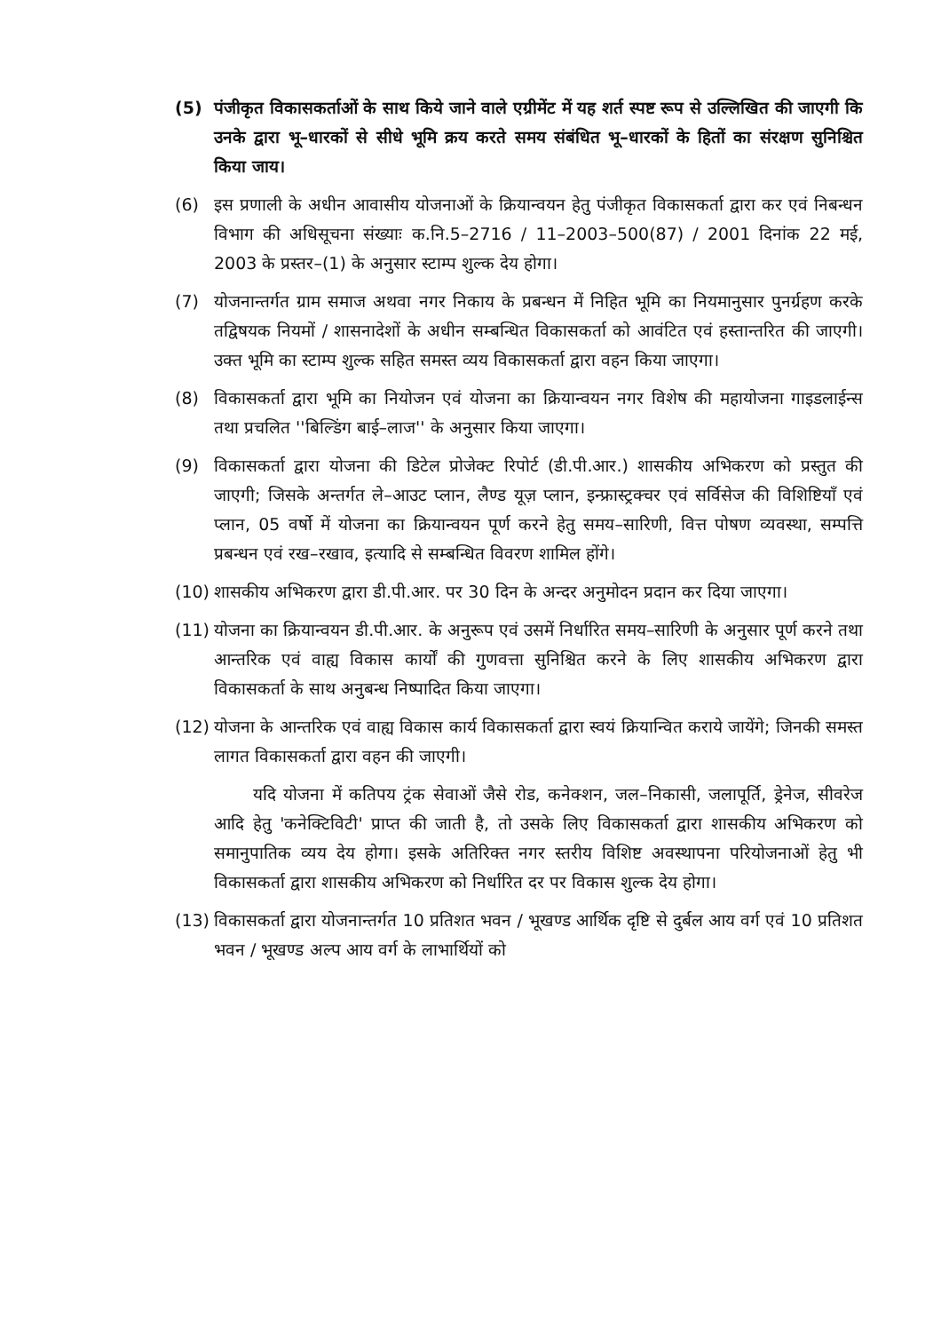(5) पंजीकृत विकासकर्ताओं के साथ किये जाने वाले एग्रीमेंट में यह शर्त स्पष्ट रूप से उल्लिखित की जाएगी कि उनके द्वारा भू–धारकों से सीधे भूमि क्रय करते समय संबंधित भू–धारकों के हितों का संरक्षण सुनिश्चित किया जाय।
(6) इस प्रणाली के अधीन आवासीय योजनाओं के क्रियान्वयन हेतु पंजीकृत विकासकर्ता द्वारा कर एवं निबन्धन विभाग की अधिसूचना संख्याः क.नि.5–2716 / 11–2003–500(87) / 2001 दिनांक 22 मई, 2003 के प्रस्तर–(1) के अनुसार स्टाम्प शुल्क देय होगा।
(7) योजनान्तर्गत ग्राम समाज अथवा नगर निकाय के प्रबन्धन में निहित भूमि का नियमानुसार पुनर्ग्रहण करके तद्विषयक नियमों / शासनादेशों के अधीन सम्बन्धित विकासकर्ता को आवंटित एवं हस्तान्तरित की जाएगी। उक्त भूमि का स्टाम्प शुल्क सहित समस्त व्यय विकासकर्ता द्वारा वहन किया जाएगा।
(8) विकासकर्ता द्वारा भूमि का नियोजन एवं योजना का क्रियान्वयन नगर विशेष की महायोजना गाइडलाईन्स तथा प्रचलित ''बिल्डिंग बाई–लाज'' के अनुसार किया जाएगा।
(9) विकासकर्ता द्वारा योजना की डिटेल प्रोजेक्ट रिपोर्ट (डी.पी.आर.) शासकीय अभिकरण को प्रस्तुत की जाएगी; जिसके अन्तर्गत ले–आउट प्लान, लैण्ड यूज़ प्लान, इन्फ्रास्ट्रक्चर एवं सर्विसेज की विशिष्टियाँ एवं प्लान, 05 वर्षो में योजना का क्रियान्वयन पूर्ण करने हेतु समय–सारिणी, वित्त पोषण व्यवस्था, सम्पत्ति प्रबन्धन एवं रख–रखाव, इत्यादि से सम्बन्धित विवरण शामिल होंगे।
(10)
शासकीय अभिकरण द्वारा डी.पी.आर. पर 30 दिन के अन्दर अनुमोदन प्रदान कर दिया जाएगा।
(11)
योजना का क्रियान्वयन डी.पी.आर. के अनुरूप एवं उसमें निर्धारित समय–सारिणी के अनुसार पूर्ण करने तथा आन्तरिक एवं वाह्य विकास कार्यों की गुणवत्ता सुनिश्चित करने के लिए शासकीय अभिकरण द्वारा विकासकर्ता के साथ अनुबन्ध निष्पादित किया जाएगा।
(12)
योजना के आन्तरिक एवं वाह्य विकास कार्य विकासकर्ता द्वारा स्वयं क्रियान्वित कराये जायेंगे; जिनकी समस्त लागत विकासकर्ता द्वारा वहन की जाएगी।
यदि योजना में कतिपय ट्रंक सेवाओं जैसे रोड, कनेक्शन, जल–निकासी, जलापूर्ति, ड्रेनेज, सीवरेज आदि हेतु 'कनेक्टिविटी' प्राप्त की जाती है, तो उसके लिए विकासकर्ता द्वारा शासकीय अभिकरण को समानुपातिक व्यय देय होगा। इसके अतिरिक्त नगर स्तरीय विशिष्ट अवस्थापना परियोजनाओं हेतु भी विकासकर्ता द्वारा शासकीय अभिकरण को निर्धारित दर पर विकास शुल्क देय होगा।
(13)
विकासकर्ता द्वारा योजनान्तर्गत 10 प्रतिशत भवन / भूखण्ड आर्थिक दृष्टि से दुर्बल आय वर्ग एवं 10 प्रतिशत भवन / भूखण्ड अल्प आय वर्ग के लाभार्थियों को